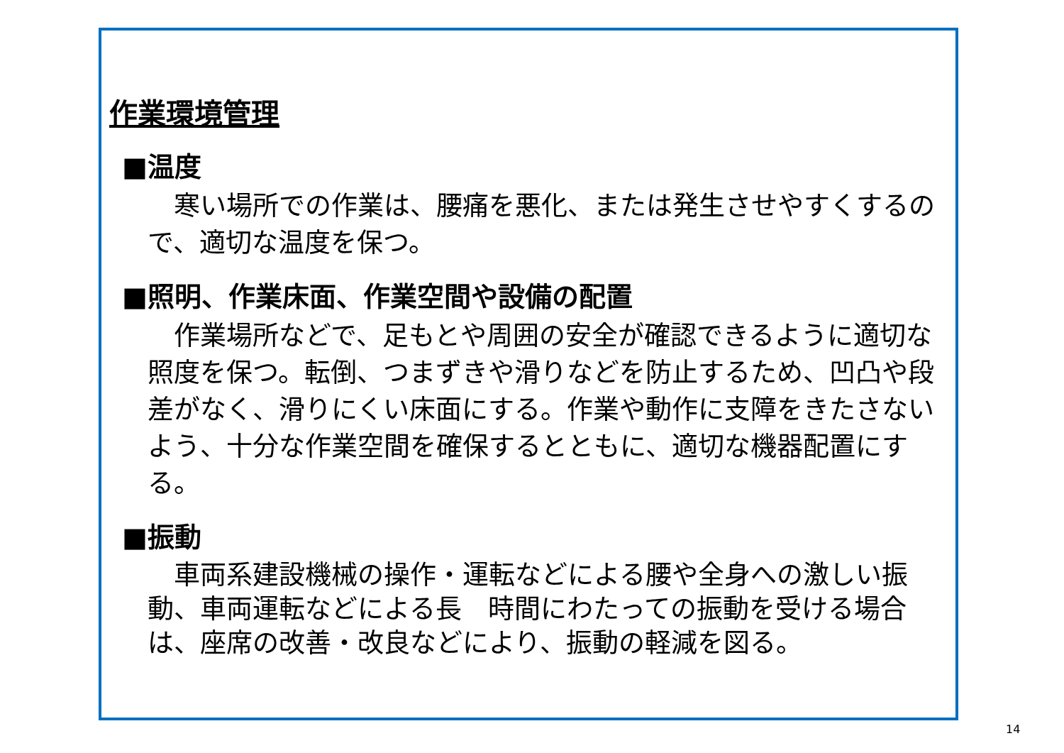作業環境管理
■温度
　寒い場所での作業は、腰痛を悪化、または発生させやすくするので、適切な温度を保つ。
■照明、作業床面、作業空間や設備の配置
　作業場所などで、足もとや周囲の安全が確認できるように適切な照度を保つ。転倒、つまずきや滑りなどを防止するため、凹凸や段差がなく、滑りにくい床面にする。作業や動作に支障をきたさないよう、十分な作業空間を確保するとともに、適切な機器配置にする。
■振動
　車両系建設機械の操作・運転などによる腰や全身への激しい振動、車両運転などによる長　時間にわたっての振動を受ける場合は、座席の改善・改良などにより、振動の軽減を図る。
14